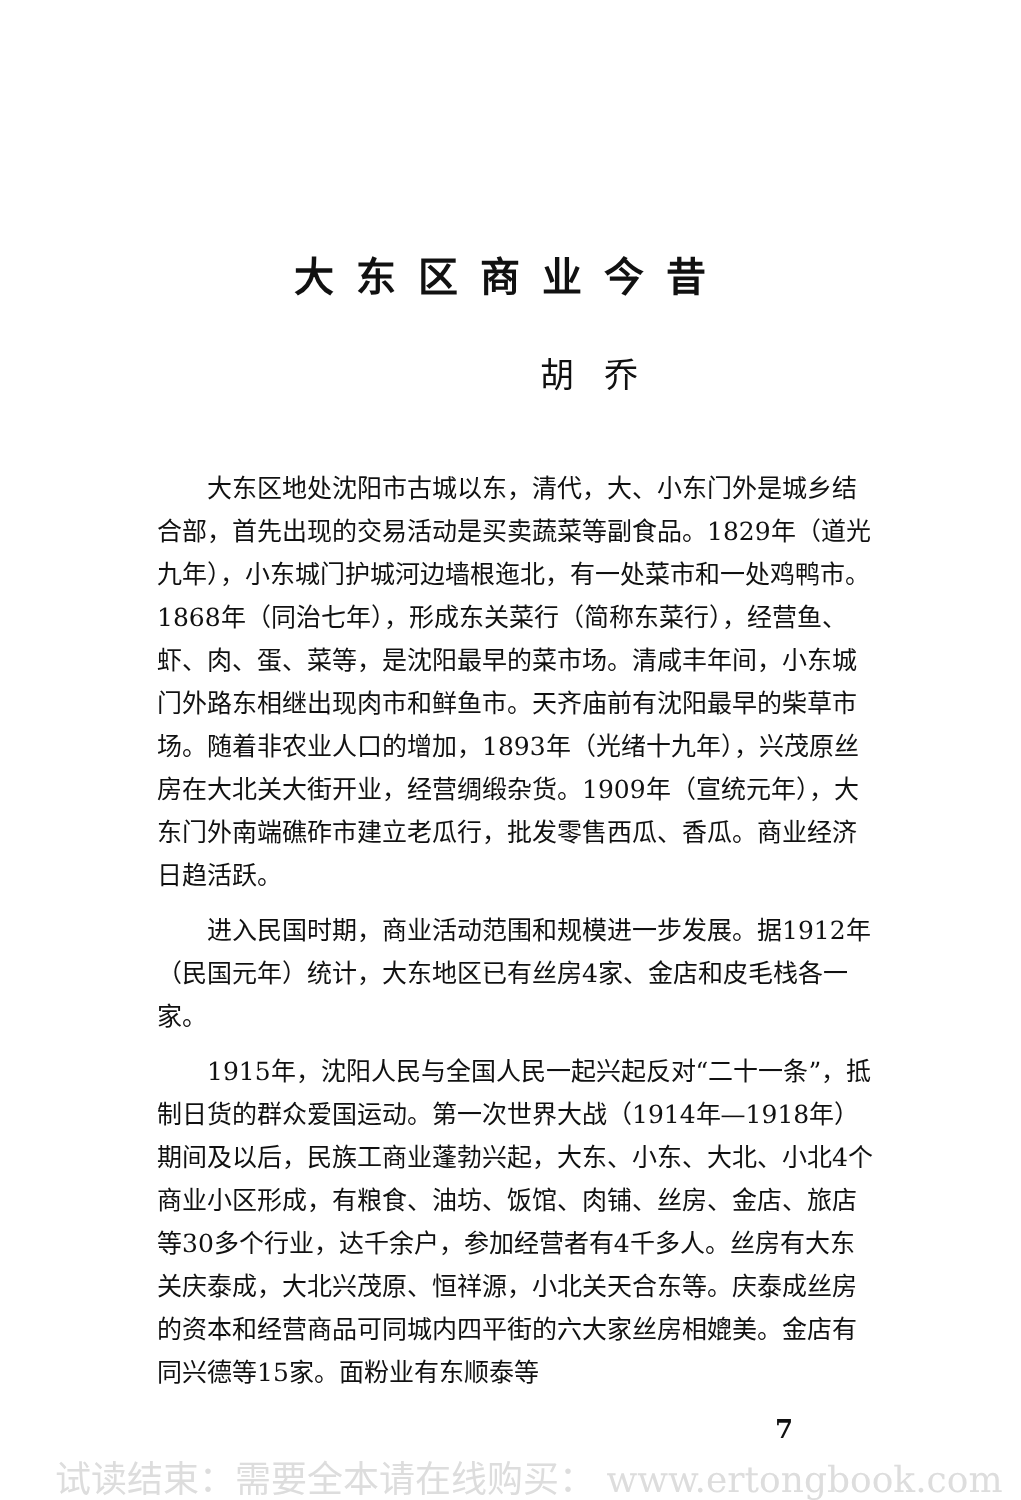大东区商业今昔
胡乔
大东区地处沈阳市古城以东，清代，大、小东门外是城乡结合部，首先出现的交易活动是买卖蔬菜等副食品。1829年（道光九年），小东城门护城河边墙根迤北，有一处菜市和一处鸡鸭市。1868年（同治七年），形成东关菜行（简称东菜行），经营鱼、虾、肉、蛋、菜等，是沈阳最早的菜市场。清咸丰年间，小东城门外路东相继出现肉市和鲜鱼市。天齐庙前有沈阳最早的柴草市场。随着非农业人口的增加，1893年（光绪十九年），兴茂原丝房在大北关大街开业，经营绸缎杂货。1909年（宣统元年），大东门外南端礁砟市建立老瓜行，批发零售西瓜、香瓜。商业经济日趋活跃。
进入民国时期，商业活动范围和规模进一步发展。据1912年（民国元年）统计，大东地区已有丝房4家、金店和皮毛栈各一家。
1915年，沈阳人民与全国人民一起兴起反对“二十一条”，抵制日货的群众爱国运动。第一次世界大战（1914年—1918年）期间及以后，民族工商业蓬勃兴起，大东、小东、大北、小北4个商业小区形成，有粮食、油坊、饭馆、肉铺、丝房、金店、旅店等30多个行业，达千余户，参加经营者有4千多人。丝房有大东关庆泰成，大北兴茂原、恒祥源，小北关天合东等。庆泰成丝房的资本和经营商品可同城内四平街的六大家丝房相媲美。金店有同兴德等15家。面粉业有东顺泰等
7
试读结束：需要全本请在线购买： www.ertongbook.com